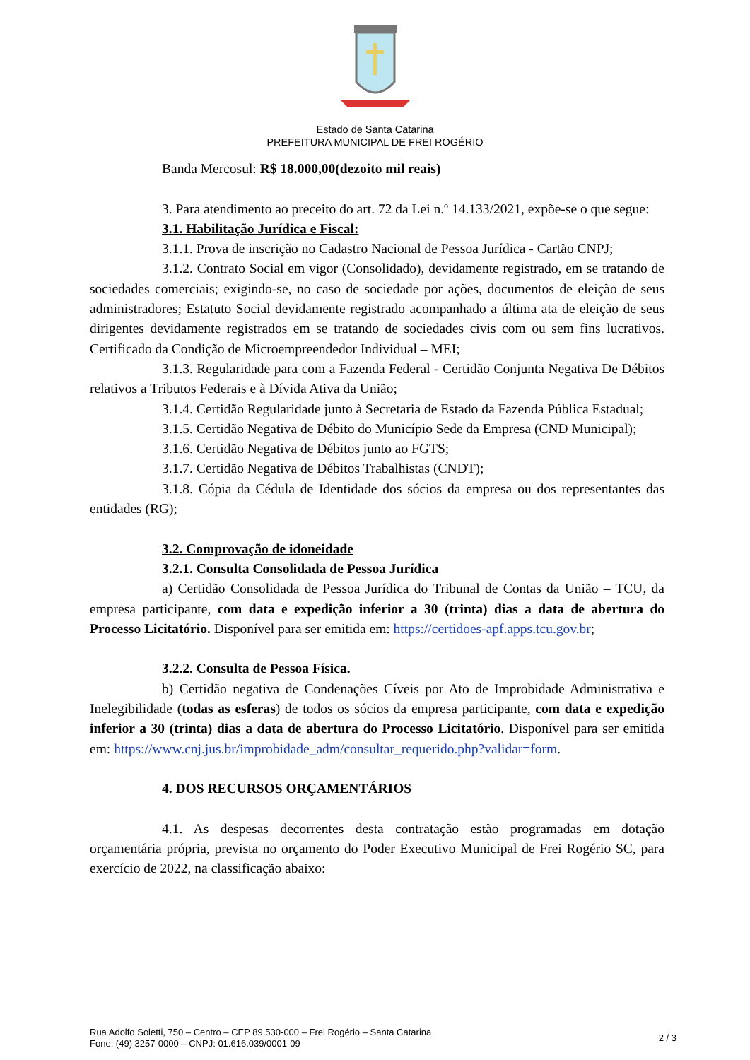Estado de Santa Catarina
PREFEITURA MUNICIPAL DE FREI ROGÉRIO
Banda Mercosul: R$ 18.000,00(dezoito mil reais)
3. Para atendimento ao preceito do art. 72 da Lei n.º 14.133/2021, expõe-se o que segue:
3.1. Habilitação Jurídica e Fiscal:
3.1.1. Prova de inscrição no Cadastro Nacional de Pessoa Jurídica - Cartão CNPJ;
3.1.2. Contrato Social em vigor (Consolidado), devidamente registrado, em se tratando de sociedades comerciais; exigindo-se, no caso de sociedade por ações, documentos de eleição de seus administradores; Estatuto Social devidamente registrado acompanhado a última ata de eleição de seus dirigentes devidamente registrados em se tratando de sociedades civis com ou sem fins lucrativos. Certificado da Condição de Microempreendedor Individual – MEI;
3.1.3. Regularidade para com a Fazenda Federal - Certidão Conjunta Negativa De Débitos relativos a Tributos Federais e à Dívida Ativa da União;
3.1.4. Certidão Regularidade junto à Secretaria de Estado da Fazenda Pública Estadual;
3.1.5. Certidão Negativa de Débito do Município Sede da Empresa (CND Municipal);
3.1.6. Certidão Negativa de Débitos junto ao FGTS;
3.1.7. Certidão Negativa de Débitos Trabalhistas (CNDT);
3.1.8. Cópia da Cédula de Identidade dos sócios da empresa ou dos representantes das entidades (RG);
3.2. Comprovação de idoneidade
3.2.1. Consulta Consolidada de Pessoa Jurídica
a) Certidão Consolidada de Pessoa Jurídica do Tribunal de Contas da União – TCU, da empresa participante, com data e expedição inferior a 30 (trinta) dias a data de abertura do Processo Licitatório. Disponível para ser emitida em: https://certidoes-apf.apps.tcu.gov.br;
3.2.2. Consulta de Pessoa Física.
b) Certidão negativa de Condenações Cíveis por Ato de Improbidade Administrativa e Inelegibilidade (todas as esferas) de todos os sócios da empresa participante, com data e expedição inferior a 30 (trinta) dias a data de abertura do Processo Licitatório. Disponível para ser emitida em: https://www.cnj.jus.br/improbidade_adm/consultar_requerido.php?validar=form.
4. DOS RECURSOS ORÇAMENTÁRIOS
4.1. As despesas decorrentes desta contratação estão programadas em dotação orçamentária própria, prevista no orçamento do Poder Executivo Municipal de Frei Rogério SC, para exercício de 2022, na classificação abaixo:
Rua Adolfo Soletti, 750 – Centro – CEP 89.530-000 – Frei Rogério – Santa Catarina
Fone: (49) 3257-0000 – CNPJ: 01.616.039/0001-09
2 / 3